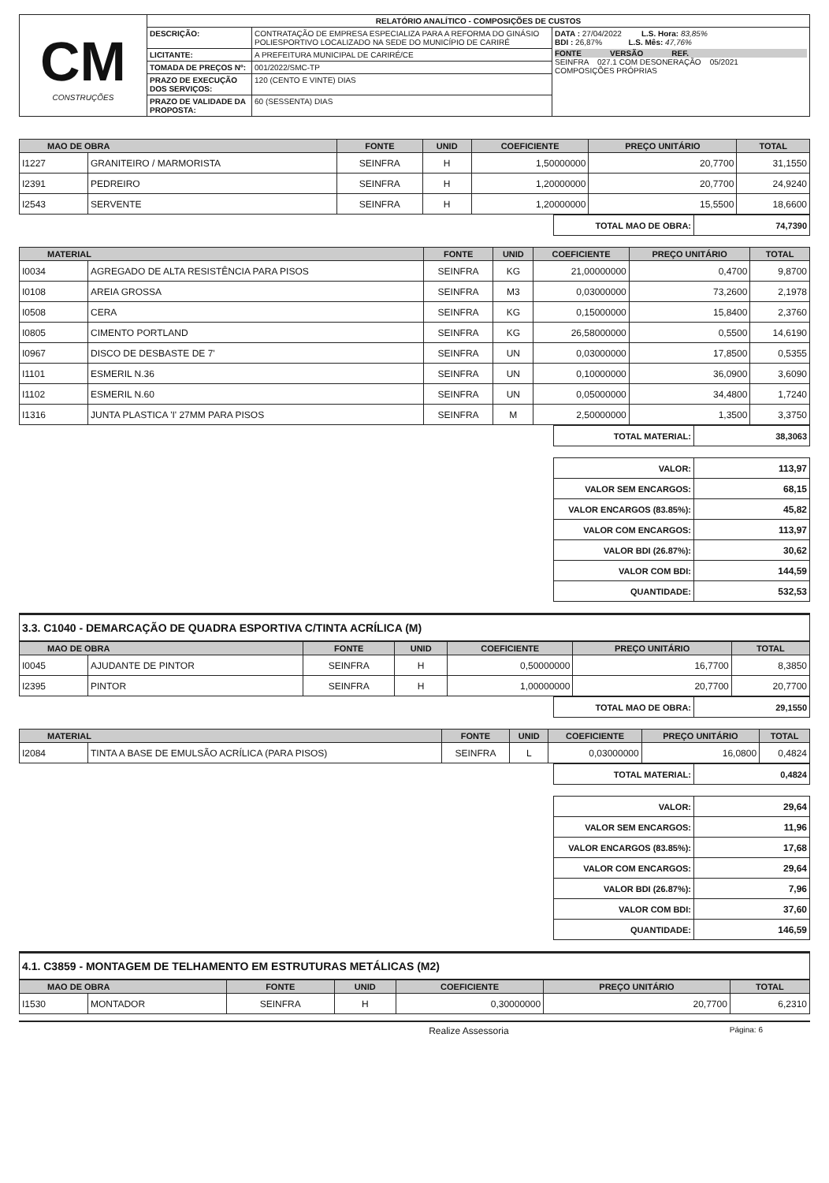| CM CONSTRUÇÕES | RELATÓRIO ANALÍTICO - COMPOSIÇÕES DE CUSTOS | | |
| | DESCRIÇÃO: | CONTRATAÇÃO DE EMPRESA ESPECIALIZA PARA A REFORMA DO GINÁSIO POLIESPORTIVO LOCALIZADO NA SEDE DO MUNICÍPIO DE CARIRÉ | DATA : 27/04/2022 L.S. Hora: 83,85% BDI : 26,87% L.S. Mês: 47,76% FONTE VERSÃO REF. SEINFRA 027.1 COM DESONERAÇÃO 05/2021 COMPOSIÇÕES PRÓPRIAS |
| | LICITANTE: | A PREFEITURA MUNICIPAL DE CARIRÉ/CE | |
| | TOMADA DE PREÇOS Nº: | 001/2022/SMC-TP | |
| | PRAZO DE EXECUÇÃO DOS SERVIÇOS: | 120 (CENTO E VINTE) DIAS | |
| | PRAZO DE VALIDADE DA PROPOSTA: | 60 (SESSENTA) DIAS | |
| MAO DE OBRA | | FONTE | UNID | COEFICIENTE | PREÇO UNITÁRIO | TOTAL |
| --- | --- | --- | --- | --- | --- | --- |
| I1227 | GRANITEIRO / MARMORISTA | SEINFRA | H | 1,50000000 | 20,7700 | 31,1550 |
| I2391 | PEDREIRO | SEINFRA | H | 1,20000000 | 20,7700 | 24,9240 |
| I2543 | SERVENTE | SEINFRA | H | 1,20000000 | 15,5500 | 18,6600 |
| TOTAL MAO DE OBRA: | 74,7390 |
| MATERIAL | | FONTE | UNID | COEFICIENTE | PREÇO UNITÁRIO | TOTAL |
| --- | --- | --- | --- | --- | --- | --- |
| I0034 | AGREGADO DE ALTA RESISTÊNCIA PARA PISOS | SEINFRA | KG | 21,00000000 | 0,4700 | 9,8700 |
| I0108 | AREIA GROSSA | SEINFRA | M3 | 0,03000000 | 73,2600 | 2,1978 |
| I0508 | CERA | SEINFRA | KG | 0,15000000 | 15,8400 | 2,3760 |
| I0805 | CIMENTO PORTLAND | SEINFRA | KG | 26,58000000 | 0,5500 | 14,6190 |
| I0967 | DISCO DE DESBASTE DE 7' | SEINFRA | UN | 0,03000000 | 17,8500 | 0,5355 |
| I1101 | ESMERIL N.36 | SEINFRA | UN | 0,10000000 | 36,0900 | 3,6090 |
| I1102 | ESMERIL N.60 | SEINFRA | UN | 0,05000000 | 34,4800 | 1,7240 |
| I1316 | JUNTA PLASTICA 'I' 27MM PARA PISOS | SEINFRA | M | 2,50000000 | 1,3500 | 3,3750 |
| TOTAL MATERIAL: | 38,3063 |
| VALOR: | 113,97 |
| VALOR SEM ENCARGOS: | 68,15 |
| VALOR ENCARGOS (83.85%): | 45,82 |
| VALOR COM ENCARGOS: | 113,97 |
| VALOR BDI (26.87%): | 30,62 |
| VALOR COM BDI: | 144,59 |
| QUANTIDADE: | 532,53 |
3.3. C1040 - DEMARCAÇÃO DE QUADRA ESPORTIVA C/TINTA ACRÍLICA (M)
| MAO DE OBRA | | FONTE | UNID | COEFICIENTE | PREÇO UNITÁRIO | TOTAL |
| --- | --- | --- | --- | --- | --- | --- |
| I0045 | AJUDANTE DE PINTOR | SEINFRA | H | 0,50000000 | 16,7700 | 8,3850 |
| I2395 | PINTOR | SEINFRA | H | 1,00000000 | 20,7700 | 20,7700 |
| TOTAL MAO DE OBRA: | 29,1550 |
| MATERIAL | | FONTE | UNID | COEFICIENTE | PREÇO UNITÁRIO | TOTAL |
| --- | --- | --- | --- | --- | --- | --- |
| I2084 | TINTA A BASE DE EMULSÃO ACRÍLICA (PARA PISOS) | SEINFRA | L | 0,03000000 | 16,0800 | 0,4824 |
| TOTAL MATERIAL: | 0,4824 |
| VALOR: | 29,64 |
| VALOR SEM ENCARGOS: | 11,96 |
| VALOR ENCARGOS (83.85%): | 17,68 |
| VALOR COM ENCARGOS: | 29,64 |
| VALOR BDI (26.87%): | 7,96 |
| VALOR COM BDI: | 37,60 |
| QUANTIDADE: | 146,59 |
4.1. C3859 - MONTAGEM DE TELHAMENTO EM ESTRUTURAS METÁLICAS (M2)
| MAO DE OBRA | | FONTE | UNID | COEFICIENTE | PREÇO UNITÁRIO | TOTAL |
| --- | --- | --- | --- | --- | --- | --- |
| I1530 | MONTADOR | SEINFRA | H | 0,30000000 | 20,7700 | 6,2310 |
Realize Assessoria Página: 6